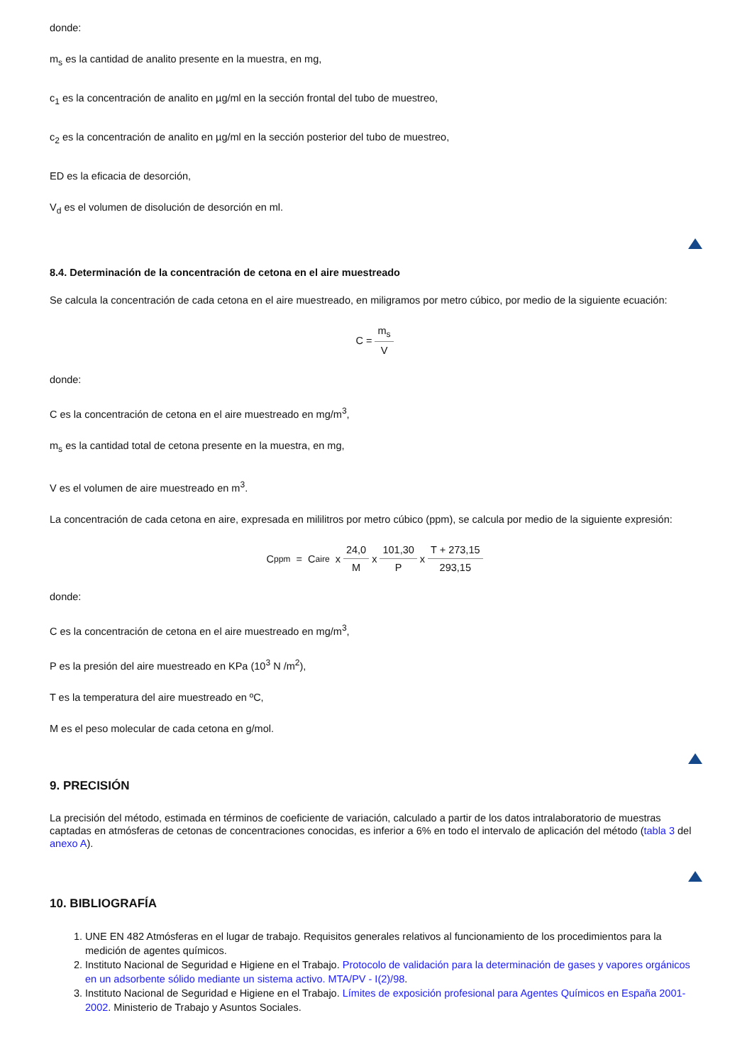donde:
m<sub>s</sub> es la cantidad de analito presente en la muestra, en mg,
c<sub>1</sub> es la concentración de analito en µg/ml en la sección frontal del tubo de muestreo,
c<sub>2</sub> es la concentración de analito en µg/ml en la sección posterior del tubo de muestreo,
ED es la eficacia de desorción,
V<sub>d</sub> es el volumen de disolución de desorción en ml.
8.4. Determinación de la concentración de cetona en el aire muestreado
Se calcula la concentración de cada cetona en el aire muestreado, en miligramos por metro cúbico, por medio de la siguiente ecuación:
C = m<sub>s</sub> V
donde:
C es la concentración de cetona en el aire muestreado en mg/m<sup>3</sup>,
m<sub>s</sub> es la cantidad total de cetona presente en la muestra, en mg,
V es el volumen de aire muestreado en m<sup>3</sup>.
La concentración de cada cetona en aire, expresada en mililitros por metro cúbico (ppm), se calcula por medio de la siguiente expresión:
C<sub>ppm</sub> = C<sub>aire</sub> x 24,0 M x 101,30 P x T + 273,15 293,15
donde:
C es la concentración de cetona en el aire muestreado en mg/m<sup>3</sup>,
P es la presión del aire muestreado en KPa (10<sup>3</sup> N /m<sup>2</sup>),
T es la temperatura del aire muestreado en ºC,
M es el peso molecular de cada cetona en g/mol.
9. PRECISIÓN
La precisión del método, estimada en términos de coeficiente de variación, calculado a partir de los datos intralaboratorio de muestras captadas en atmósferas de cetonas de concentraciones conocidas, es inferior a 6% en todo el intervalo de aplicación del método (tabla 3 del anexo A).
10. BIBLIOGRAFÍA
1. UNE EN 482 Atmósferas en el lugar de trabajo. Requisitos generales relativos al funcionamiento de los procedimientos para la medición de agentes químicos.
2. Instituto Nacional de Seguridad e Higiene en el Trabajo. Protocolo de validación para la determinación de gases y vapores orgánicos en un adsorbente sólido mediante un sistema activo. MTA/PV - I(2)/98.
3. Instituto Nacional de Seguridad e Higiene en el Trabajo. Límites de exposición profesional para Agentes Químicos en España 2001-2002. Ministerio de Trabajo y Asuntos Sociales.